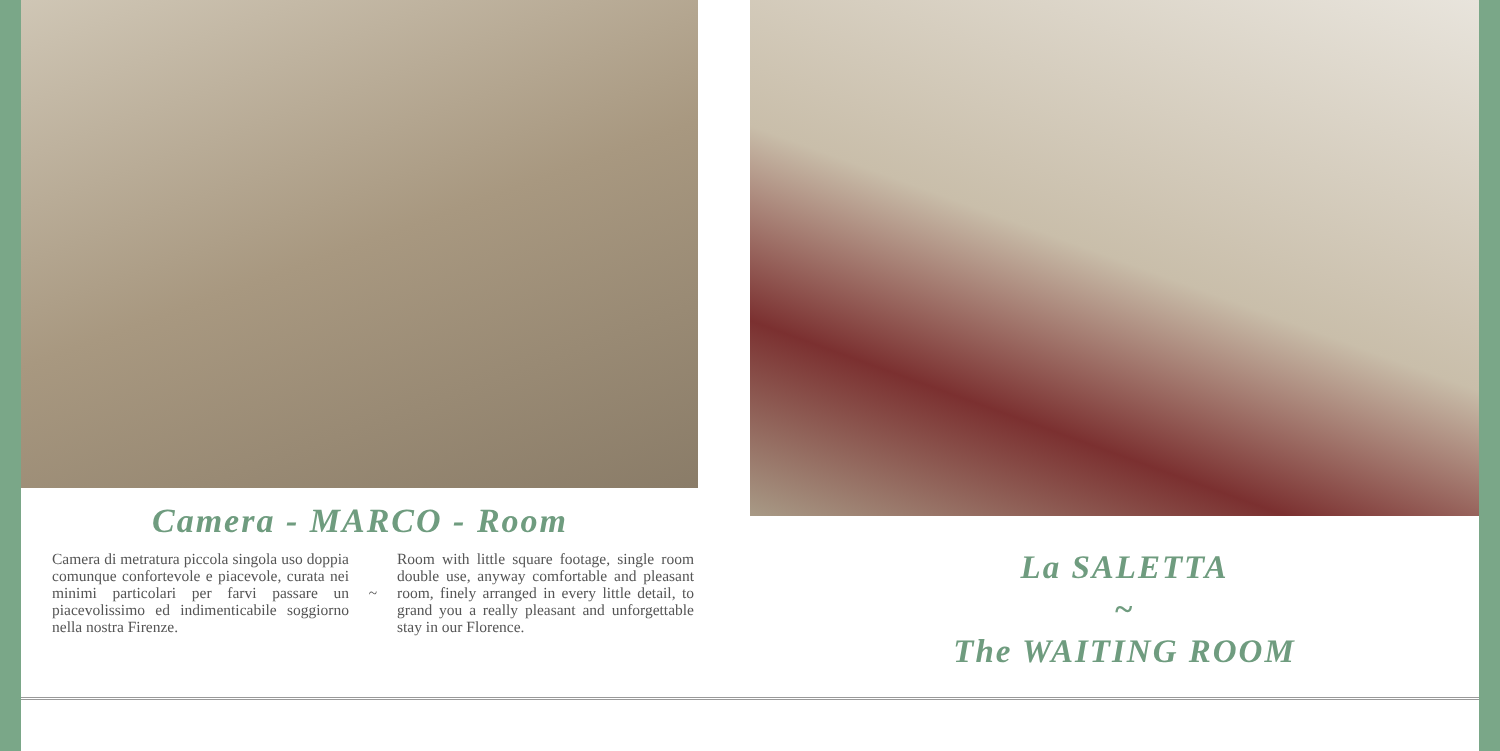Camera - MARCO - Room
Camera di metratura piccola singola uso doppia comunque confortevole e piacevole, curata nei minimi particolari per farvi passare un piacevolissimo ed indimenticabile soggiorno nella nostra Firenze.
~
Room with little square footage, single room double use, anyway comfortable and pleasant room, finely arranged in every little detail, to grand you a really pleasant and unforgettable stay in our Florence.
La SALETTA
~
The WAITING ROOM